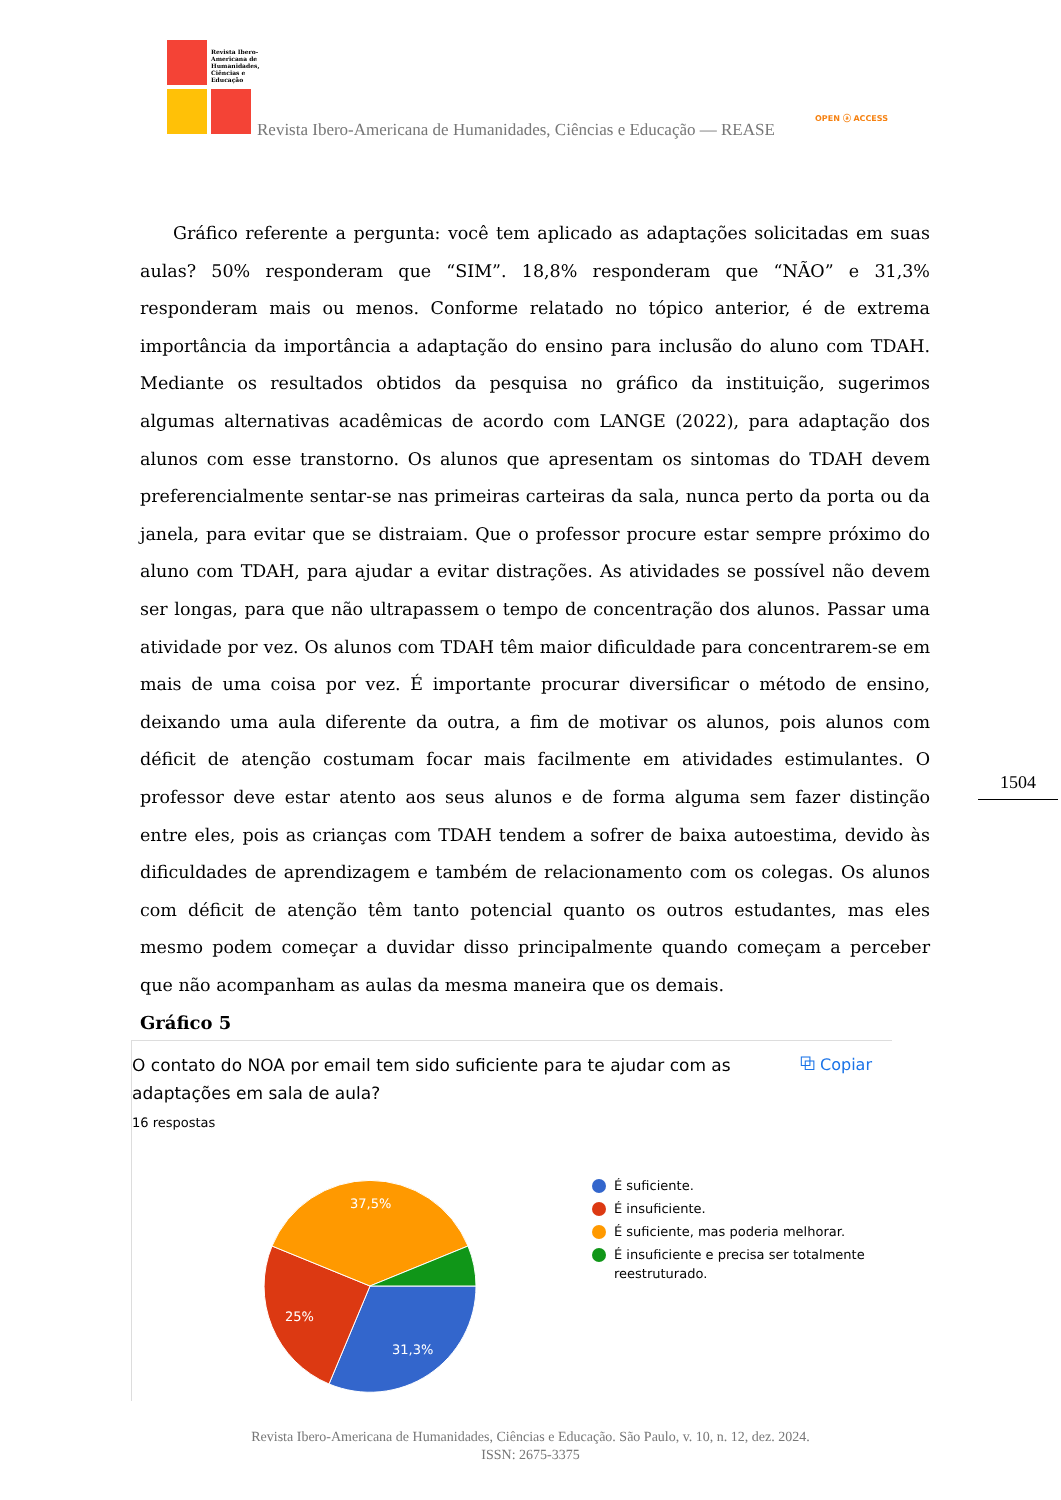Revista Ibero-
Americana de
Humanidades,
Ciências e
Educação
Revista Ibero-Americana de Humanidades, Ciências e Educação — REASE
OPEN ⓐ ACCESS
Gráfico referente a pergunta: você tem aplicado as adaptações solicitadas em suas aulas? 50% responderam que “SIM”. 18,8% responderam que “NÃO” e 31,3% responderam mais ou menos. Conforme relatado no tópico anterior, é de extrema importância da importância a adaptação do ensino para inclusão do aluno com TDAH. Mediante os resultados obtidos da pesquisa no gráfico da instituição, sugerimos algumas alternativas acadêmicas de acordo com LANGE (2022), para adaptação dos alunos com esse transtorno. Os alunos que apresentam os sintomas do TDAH devem preferencialmente sentar-se nas primeiras carteiras da sala, nunca perto da porta ou da janela, para evitar que se distraiam. Que o professor procure estar sempre próximo do aluno com TDAH, para ajudar a evitar distrações. As atividades se possível não devem ser longas, para que não ultrapassem o tempo de concentração dos alunos. Passar uma atividade por vez. Os alunos com TDAH têm maior dificuldade para concentrarem-se em mais de uma coisa por vez. É importante procurar diversificar o método de ensino, deixando uma aula diferente da outra, a fim de motivar os alunos, pois alunos com déficit de atenção costumam focar mais facilmente em atividades estimulantes. O professor deve estar atento aos seus alunos e de forma alguma sem fazer distinção entre eles, pois as crianças com TDAH tendem a sofrer de baixa autoestima, devido às dificuldades de aprendizagem e também de relacionamento com os colegas. Os alunos com déficit de atenção têm tanto potencial quanto os outros estudantes, mas eles mesmo podem começar a duvidar disso principalmente quando começam a perceber que não acompanham as aulas da mesma maneira que os demais.
Gráfico 5
1504
O contato do NOA por email tem sido suficiente para te ajudar com as adaptações em sala de aula?
⧉ Copiar
16 respostas
37,5%
25%
31,3%
É suficiente.
É insuficiente.
É suficiente, mas poderia melhorar.
É insuficiente e precisa ser totalmente reestruturado.
Revista Ibero-Americana de Humanidades, Ciências e Educação. São Paulo, v. 10, n. 12, dez. 2024.
ISSN: 2675-3375